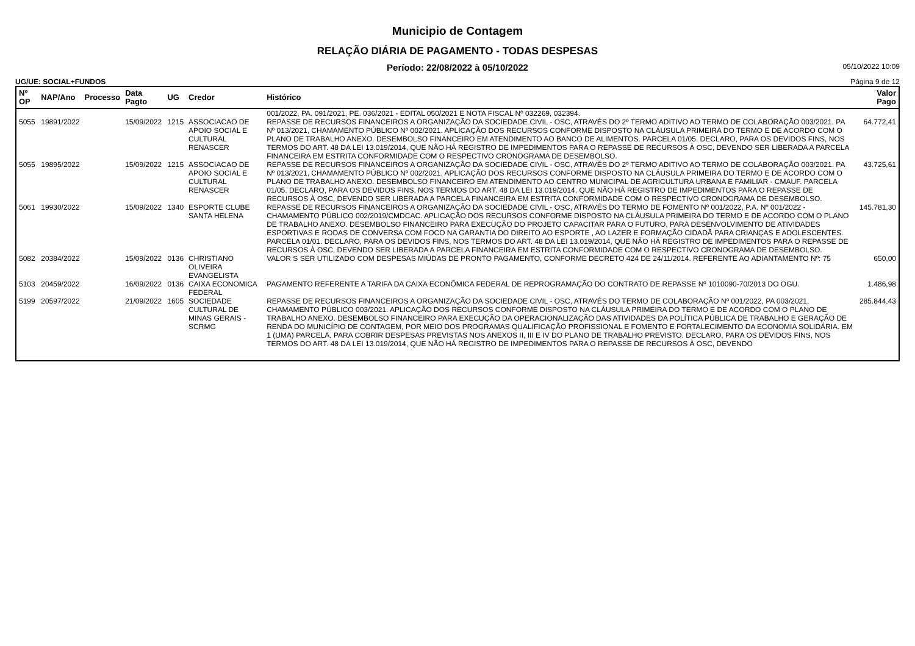Municipio de Contagem
RELAÇÃO DIÁRIA DE PAGAMENTO - TODAS DESPESAS
Período: 22/08/2022 à 05/10/2022 05/10/2022 10:09
UG/UE: SOCIAL+FUNDOS Página 9 de 12
| Nº OP | NAP/Ano | Processo | Data Pagto | UG | Credor | Histórico | Valor Pago |
| --- | --- | --- | --- | --- | --- | --- | --- |
| | | | | | | 001/2022, PA. 091/2021, PE. 036/2021 - EDITAL 050/2021 E NOTA FISCAL Nº 032269, 032394. | |
| 5055 | 19891/2022 | | 15/09/2022 | 1215 | ASSOCIACAO DE APOIO SOCIAL E CULTURAL RENASCER | REPASSE DE RECURSOS FINANCEIROS A ORGANIZAÇÃO DA SOCIEDADE CIVIL - OSC, ATRAVÉS DO 2º TERMO ADITIVO AO TERMO DE COLABORAÇÃO 003/2021. PA Nº 013/2021, CHAMAMENTO PÚBLICO Nº 002/2021. APLICAÇÃO DOS RECURSOS CONFORME DISPOSTO NA CLÁUSULA PRIMEIRA DO TERMO E DE ACORDO COM O PLANO DE TRABALHO ANEXO. DESEMBOLSO FINANCEIRO EM ATENDIMENTO AO BANCO DE ALIMENTOS. PARCELA 01/05. DECLARO, PARA OS DEVIDOS FINS, NOS TERMOS DO ART. 48 DA LEI 13.019/2014, QUE NÃO HÁ REGISTRO DE IMPEDIMENTOS PARA O REPASSE DE RECURSOS À OSC, DEVENDO SER LIBERADA A PARCELA FINANCEIRA EM ESTRITA CONFORMIDADE COM O RESPECTIVO CRONOGRAMA DE DESEMBOLSO. | 64.772,41 |
| 5055 | 19895/2022 | | 15/09/2022 | 1215 | ASSOCIACAO DE APOIO SOCIAL E CULTURAL RENASCER | REPASSE DE RECURSOS FINANCEIROS A ORGANIZAÇÃO DA SOCIEDADE CIVIL - OSC, ATRAVÉS DO 2º TERMO ADITIVO AO TERMO DE COLABORAÇÃO 003/2021. PA Nº 013/2021, CHAMAMENTO PÚBLICO Nº 002/2021. APLICAÇÃO DOS RECURSOS CONFORME DISPOSTO NA CLÁUSULA PRIMEIRA DO TERMO E DE ACORDO COM O PLANO DE TRABALHO ANEXO. DESEMBOLSO FINANCEIRO EM ATENDIMENTO AO CENTRO MUNICIPAL DE AGRICULTURA URBANA E FAMILIAR - CMAUF. PARCELA 01/05. DECLARO, PARA OS DEVIDOS FINS, NOS TERMOS DO ART. 48 DA LEI 13.019/2014, QUE NÃO HÁ REGISTRO DE IMPEDIMENTOS PARA O REPASSE DE RECURSOS À OSC, DEVENDO SER LIBERADA A PARCELA FINANCEIRA EM ESTRITA CONFORMIDADE COM O RESPECTIVO CRONOGRAMA DE DESEMBOLSO. | 43.725,61 |
| 5061 | 19930/2022 | | 15/09/2022 | 1340 | ESPORTE CLUBE SANTA HELENA | REPASSE DE RECURSOS FINANCEIROS A ORGANIZAÇÃO DA SOCIEDADE CIVIL - OSC, ATRAVÉS DO TERMO DE FOMENTO Nº 001/2022, P.A. Nº 001/2022 - CHAMAMENTO PÚBLICO 002/2019/CMDCAC. APLICAÇÃO DOS RECURSOS CONFORME DISPOSTO NA CLÁUSULA PRIMEIRA DO TERMO E DE ACORDO COM O PLANO DE TRABALHO ANEXO. DESEMBOLSO FINANCEIRO PARA EXECUÇÃO DO PROJETO CAPACITAR PARA O FUTURO, PARA DESENVOLVIMENTO DE ATIVIDADES ESPORTIVAS E RODAS DE CONVERSA COM FOCO NA GARANTIA DO DIREITO AO ESPORTE , AO LAZER E FORMAÇÃO CIDADÃ PARA CRIANÇAS E ADOLESCENTES. PARCELA 01/01. DECLARO, PARA OS DEVIDOS FINS, NOS TERMOS DO ART. 48 DA LEI 13.019/2014, QUE NÃO HÁ REGISTRO DE IMPEDIMENTOS PARA O REPASSE DE RECURSOS À OSC, DEVENDO SER LIBERADA A PARCELA FINANCEIRA EM ESTRITA CONFORMIDADE COM O RESPECTIVO CRONOGRAMA DE DESEMBOLSO. | 145.781,30 |
| 5082 | 20384/2022 | | 15/09/2022 | 0136 | CHRISTIANO OLIVEIRA EVANGELISTA | VALOR S SER UTILIZADO COM DESPESAS MIÚDAS DE PRONTO PAGAMENTO, CONFORME DECRETO 424 DE 24/11/2014. REFERENTE AO ADIANTAMENTO Nº: 75 | 650,00 |
| 5103 | 20459/2022 | | 16/09/2022 | 0136 | CAIXA ECONOMICA FEDERAL | PAGAMENTO REFERENTE A TARIFA DA CAIXA ECONÔMICA FEDERAL DE REPROGRAMAÇÃO DO CONTRATO DE REPASSE Nº 1010090-70/2013 DO OGU. | 1.486,98 |
| 5199 | 20597/2022 | | 21/09/2022 | 1605 | SOCIEDADE CULTURAL DE MINAS GERAIS - SCRMG | REPASSE DE RECURSOS FINANCEIROS A ORGANIZAÇÃO DA SOCIEDADE CIVIL - OSC, ATRAVÉS DO TERMO DE COLABORAÇÃO Nº 001/2022, PA 003/2021, CHAMAMENTO PÚBLICO 003/2021. APLICAÇÃO DOS RECURSOS CONFORME DISPOSTO NA CLÁUSULA PRIMEIRA DO TERMO E DE ACORDO COM O PLANO DE TRABALHO ANEXO. DESEMBOLSO FINANCEIRO PARA EXECUÇÃO DA OPERACIONALIZAÇÃO DAS ATIVIDADES DA POLÍTICA PÚBLICA DE TRABALHO E GERAÇÃO DE RENDA DO MUNICÍPIO DE CONTAGEM, POR MEIO DOS PROGRAMAS QUALIFICAÇÃO PROFISSIONAL E FOMENTO E FORTALECIMENTO DA ECONOMIA SOLIDÁRIA. EM 1 (UMA) PARCELA, PARA COBRIR DESPESAS PREVISTAS NOS ANEXOS II, III E IV DO PLANO DE TRABALHO PREVISTO. DECLARO, PARA OS DEVIDOS FINS, NOS TERMOS DO ART. 48 DA LEI 13.019/2014, QUE NÃO HÁ REGISTRO DE IMPEDIMENTOS PARA O REPASSE DE RECURSOS À OSC, DEVENDO | 285.844,43 |